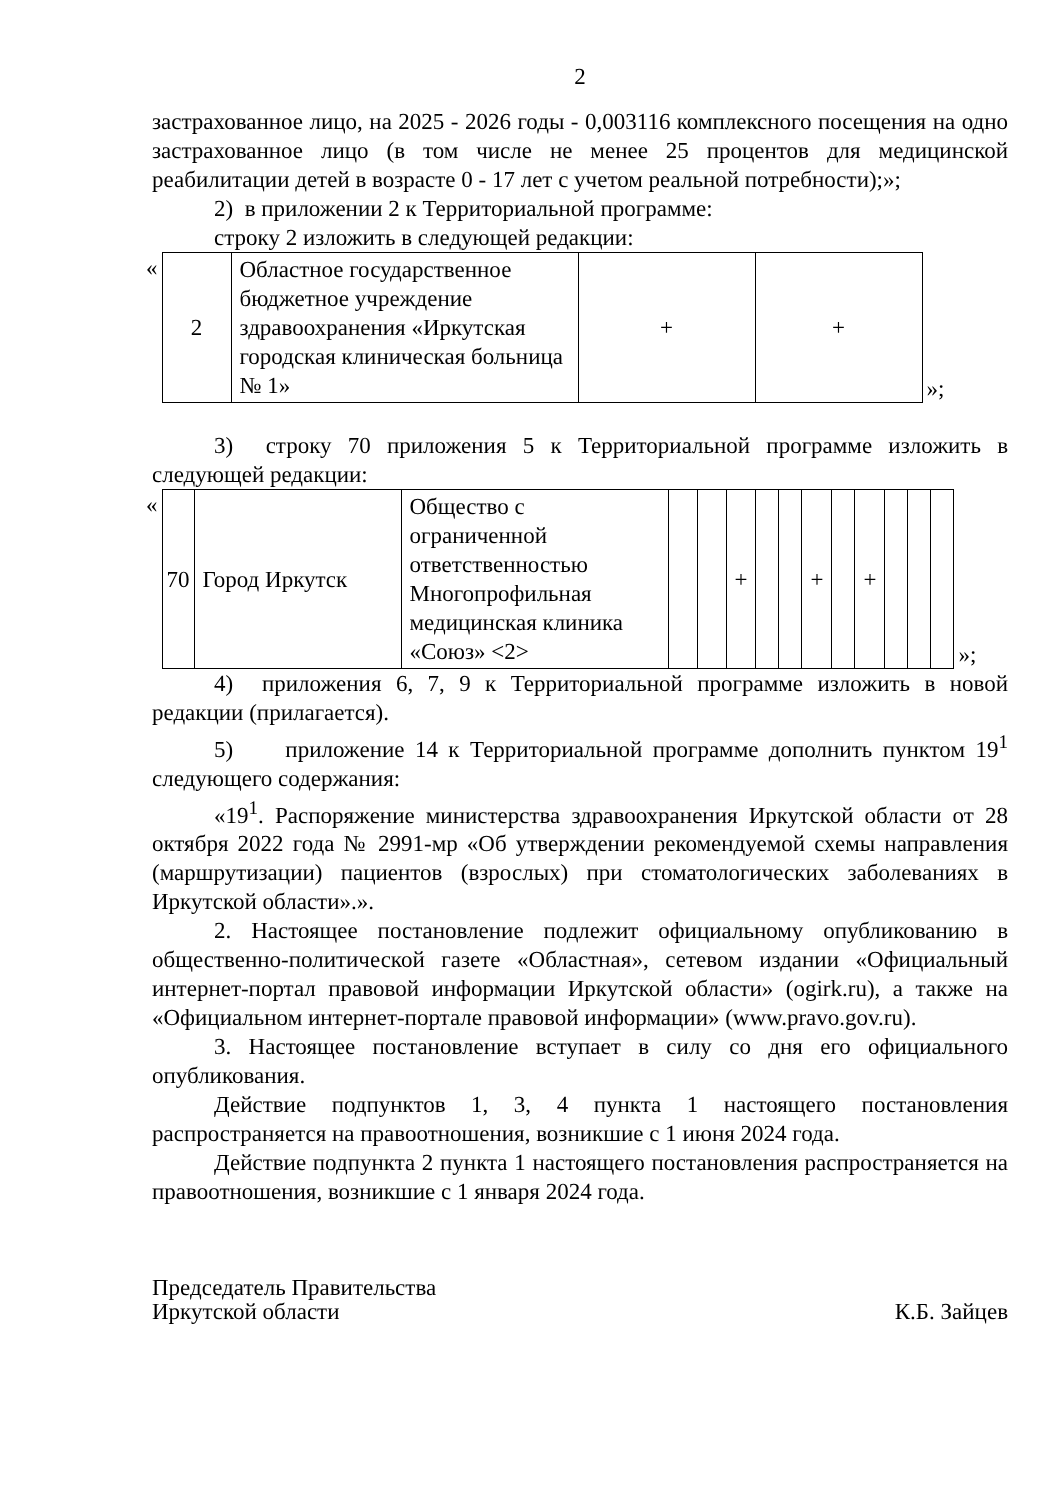2
застрахованное лицо, на 2025 - 2026 годы - 0,003116 комплексного посещения на одно застрахованное лицо (в том числе не менее 25 процентов для медицинской реабилитации детей в возрасте 0 - 17 лет с учетом реальной потребности);»;
2) в приложении 2 к Территориальной программе:
строку 2 изложить в следующей редакции:
| « | 2 | Областное государственное бюджетное учреждение здравоохранения «Иркутская городская клиническая больница № 1» | + | + | »; |
3) строку 70 приложения 5 к Территориальной программе изложить в следующей редакции:
| « | 70 | Город Иркутск | Общество с ограниченной ответственностью Многопрофильная медицинская клиника «Союз» <2> | | | + | | | + | | + | | | | »; |
4) приложения 6, 7, 9 к Территориальной программе изложить в новой редакции (прилагается).
5) приложение 14 к Территориальной программе дополнить пунктом 19<sup>1</sup> следующего содержания:
«19<sup>1</sup>. Распоряжение министерства здравоохранения Иркутской области от 28 октября 2022 года № 2991-мр «Об утверждении рекомендуемой схемы направления (маршрутизации) пациентов (взрослых) при стоматологических заболеваниях в Иркутской области».».
2. Настоящее постановление подлежит официальному опубликованию в общественно-политической газете «Областная», сетевом издании «Официальный интернет-портал правовой информации Иркутской области» (ogirk.ru), а также на «Официальном интернет-портале правовой информации» (www.pravo.gov.ru).
3. Настоящее постановление вступает в силу со дня его официального опубликования.
Действие подпунктов 1, 3, 4 пункта 1 настоящего постановления распространяется на правоотношения, возникшие с 1 июня 2024 года.
Действие подпункта 2 пункта 1 настоящего постановления распространяется на правоотношения, возникшие с 1 января 2024 года.
Председатель Правительства
Иркутской области
К.Б. Зайцев